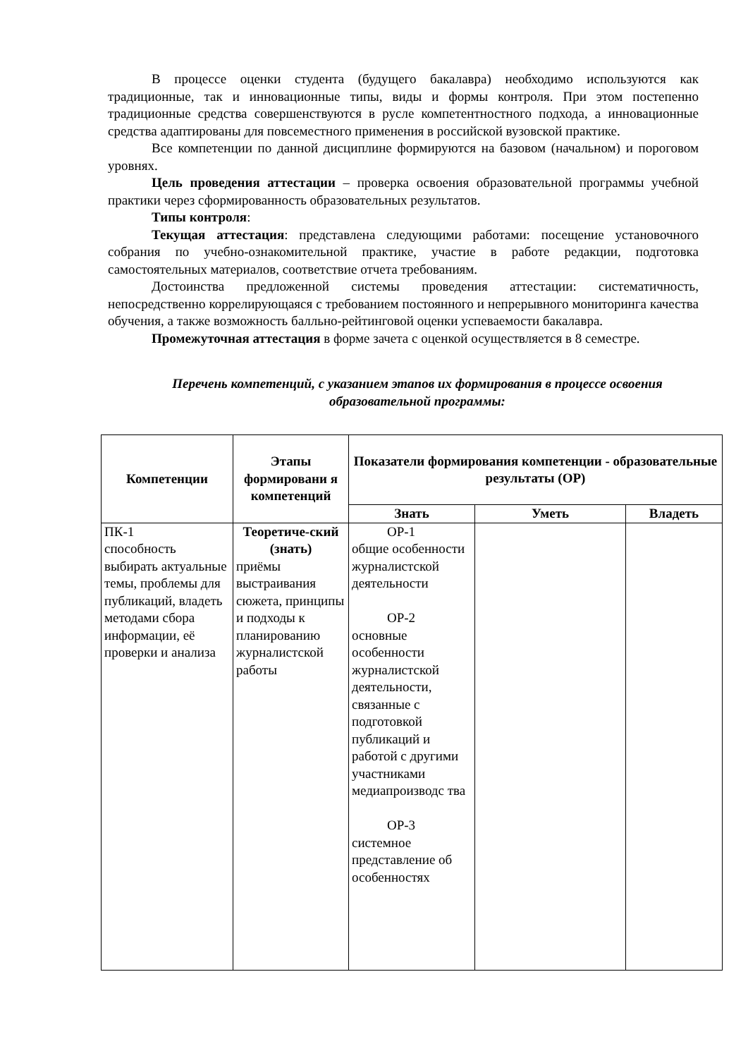В процессе оценки студента (будущего бакалавра) необходимо используются как традиционные, так и инновационные типы, виды и формы контроля. При этом постепенно традиционные средства совершенствуются в русле компетентностного подхода, а инновационные средства адаптированы для повсеместного применения в российской вузовской практике.
Все компетенции по данной дисциплине формируются на базовом (начальном) и пороговом уровнях.
Цель проведения аттестации – проверка освоения образовательной программы учебной практики через сформированность образовательных результатов.
Типы контроля:
Текущая аттестация: представлена следующими работами: посещение установочного собрания по учебно-ознакомительной практике, участие в работе редакции, подготовка самостоятельных материалов, соответствие отчета требованиям.
Достоинства предложенной системы проведения аттестации: систематичность, непосредственно коррелирующаяся с требованием постоянного и непрерывного мониторинга качества обучения, а также возможность балльно-рейтинговой оценки успеваемости бакалавра.
Промежуточная аттестация в форме зачета с оценкой осуществляется в 8 семестре.
Перечень компетенций, с указанием этапов их формирования в процессе освоения образовательной программы:
| Компетенции | Этапы формировани я компетенций | Показатели формирования компетенции - образовательные результаты (ОР) | | |
| --- | --- | --- | --- | --- |
| | | Знать | Уметь | Владеть |
| ПК-1 способность выбирать актуальные темы, проблемы для публикаций, владеть методами сбора информации, её проверки и анализа | Теоретиче-ский (знать) приёмы выстраивания сюжета, принципы и подходы к планированию журналистской работы | ОР-1 общие особенности журналистской деятельности ОР-2 основные особенности журналистской деятельности, связанные с подготовкой публикаций и работой с другими участниками медиапроизводс тва ОР-3 системное представление об особенностях | | |